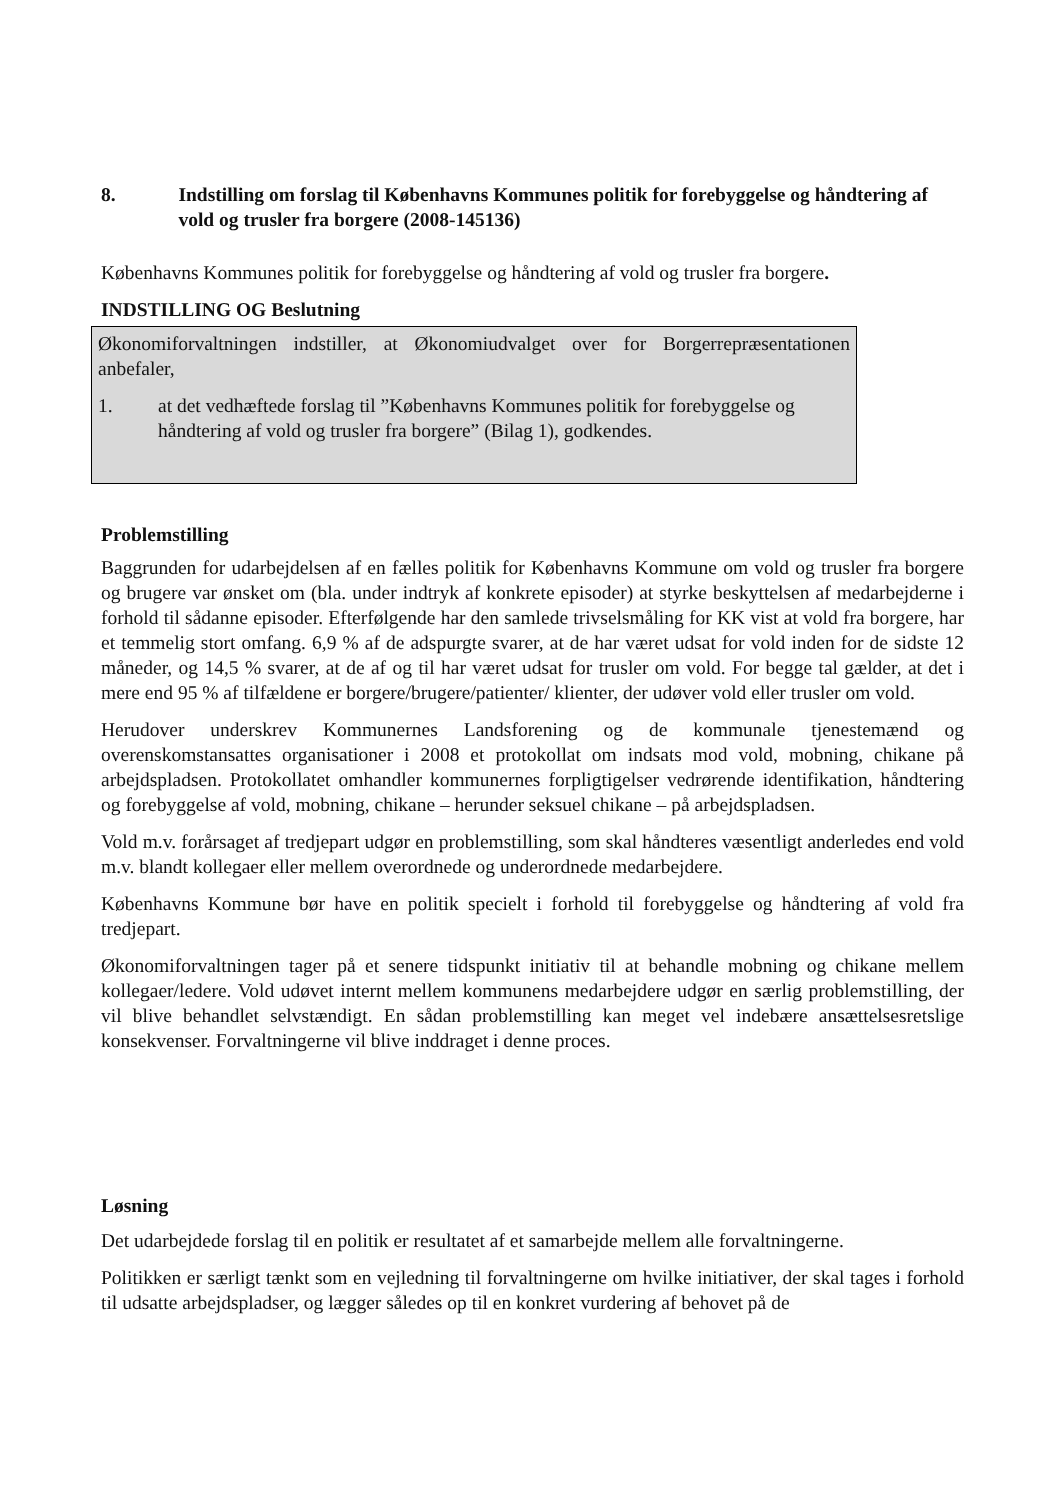8. Indstilling om forslag til Københavns Kommunes politik for forebyggelse og håndtering af vold og trusler fra borgere (2008-145136)
Københavns Kommunes politik for forebyggelse og håndtering af vold og trusler fra borgere.
INDSTILLING OG Beslutning
Økonomiforvaltningen indstiller, at Økonomiudvalget over for Borgerrepræsentationen anbefaler,
1. at det vedhæftede forslag til ”Københavns Kommunes politik for forebyggelse og håndtering af vold og trusler fra borgere” (Bilag 1), godkendes.
Problemstilling
Baggrunden for udarbejdelsen af en fælles politik for Københavns Kommune om vold og trusler fra borgere og brugere var ønsket om (bla. under indtryk af konkrete episoder) at styrke beskyttelsen af medarbejderne i forhold til sådanne episoder. Efterfølgende har den samlede trivselsmåling for KK vist at vold fra borgere, har et temmelig stort omfang. 6,9 % af de adspurgte svarer, at de har været udsat for vold inden for de sidste 12 måneder, og 14,5 % svarer, at de af og til har været udsat for trusler om vold. For begge tal gælder, at det i mere end 95 % af tilfældene er borgere/brugere/patienter/ klienter, der udøver vold eller trusler om vold.
Herudover underskrev Kommunernes Landsforening og de kommunale tjenestemænd og overenskomstansattes organisationer i 2008 et protokollat om indsats mod vold, mobning, chikane på arbejdspladsen. Protokollatet omhandler kommunernes forpligtigelser vedrørende identifikation, håndtering og forebyggelse af vold, mobning, chikane – herunder seksuel chikane – på arbejdspladsen.
Vold m.v. forårsaget af tredjepart udgør en problemstilling, som skal håndteres væsentligt anderledes end vold m.v. blandt kollegaer eller mellem overordnede og underordnede medarbejdere.
Københavns Kommune bør have en politik specielt i forhold til forebyggelse og håndtering af vold fra tredjepart.
Økonomiforvaltningen tager på et senere tidspunkt initiativ til at behandle mobning og chikane mellem kollegaer/ledere. Vold udøvet internt mellem kommunens medarbejdere udgør en særlig problemstilling, der vil blive behandlet selvstændigt. En sådan problemstilling kan meget vel indebære ansættelsesretslige konsekvenser. Forvaltningerne vil blive inddraget i denne proces.
Løsning
Det udarbejdede forslag til en politik er resultatet af et samarbejde mellem alle forvaltningerne.
Politikken er særligt tænkt som en vejledning til forvaltningerne om hvilke initiativer, der skal tages i forhold til udsatte arbejdspladser, og lægger således op til en konkret vurdering af behovet på de